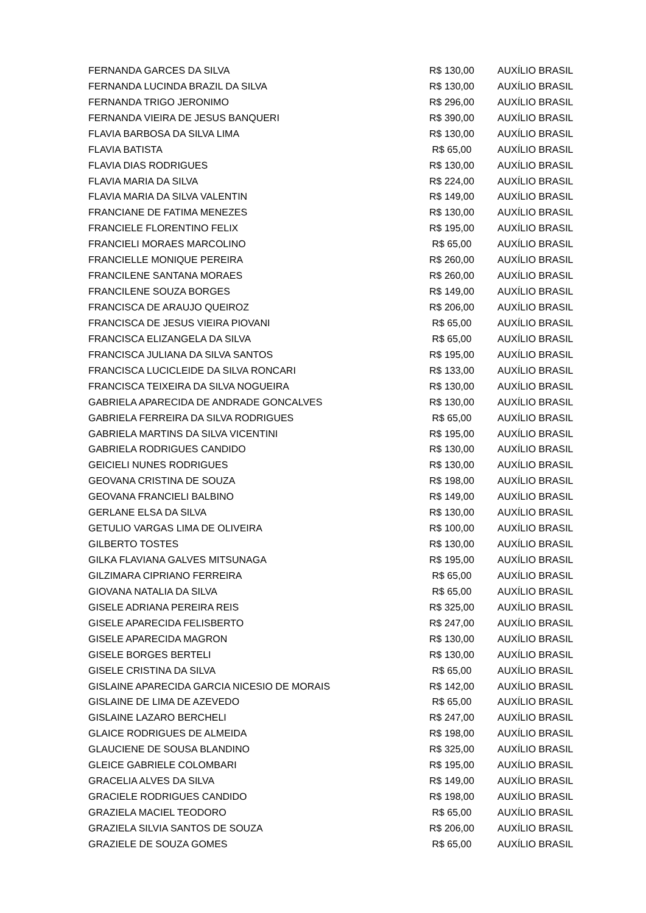| FERNANDA GARCES DA SILVA | R$ 130,00 | AUXÍLIO BRASIL |
| FERNANDA LUCINDA BRAZIL DA SILVA | R$ 130,00 | AUXÍLIO BRASIL |
| FERNANDA TRIGO JERONIMO | R$ 296,00 | AUXÍLIO BRASIL |
| FERNANDA VIEIRA DE JESUS BANQUERI | R$ 390,00 | AUXÍLIO BRASIL |
| FLAVIA BARBOSA DA SILVA LIMA | R$ 130,00 | AUXÍLIO BRASIL |
| FLAVIA BATISTA | R$ 65,00 | AUXÍLIO BRASIL |
| FLAVIA DIAS RODRIGUES | R$ 130,00 | AUXÍLIO BRASIL |
| FLAVIA MARIA DA SILVA | R$ 224,00 | AUXÍLIO BRASIL |
| FLAVIA MARIA DA SILVA VALENTIN | R$ 149,00 | AUXÍLIO BRASIL |
| FRANCIANE DE FATIMA MENEZES | R$ 130,00 | AUXÍLIO BRASIL |
| FRANCIELE FLORENTINO FELIX | R$ 195,00 | AUXÍLIO BRASIL |
| FRANCIELI MORAES MARCOLINO | R$ 65,00 | AUXÍLIO BRASIL |
| FRANCIELLE MONIQUE PEREIRA | R$ 260,00 | AUXÍLIO BRASIL |
| FRANCILENE SANTANA MORAES | R$ 260,00 | AUXÍLIO BRASIL |
| FRANCILENE SOUZA BORGES | R$ 149,00 | AUXÍLIO BRASIL |
| FRANCISCA DE ARAUJO QUEIROZ | R$ 206,00 | AUXÍLIO BRASIL |
| FRANCISCA DE JESUS VIEIRA PIOVANI | R$ 65,00 | AUXÍLIO BRASIL |
| FRANCISCA ELIZANGELA DA SILVA | R$ 65,00 | AUXÍLIO BRASIL |
| FRANCISCA JULIANA DA SILVA SANTOS | R$ 195,00 | AUXÍLIO BRASIL |
| FRANCISCA LUCICLEIDE DA SILVA RONCARI | R$ 133,00 | AUXÍLIO BRASIL |
| FRANCISCA TEIXEIRA DA SILVA NOGUEIRA | R$ 130,00 | AUXÍLIO BRASIL |
| GABRIELA APARECIDA DE ANDRADE GONCALVES | R$ 130,00 | AUXÍLIO BRASIL |
| GABRIELA FERREIRA DA SILVA RODRIGUES | R$ 65,00 | AUXÍLIO BRASIL |
| GABRIELA MARTINS DA SILVA VICENTINI | R$ 195,00 | AUXÍLIO BRASIL |
| GABRIELA RODRIGUES CANDIDO | R$ 130,00 | AUXÍLIO BRASIL |
| GEICIELI NUNES RODRIGUES | R$ 130,00 | AUXÍLIO BRASIL |
| GEOVANA CRISTINA DE SOUZA | R$ 198,00 | AUXÍLIO BRASIL |
| GEOVANA FRANCIELI BALBINO | R$ 149,00 | AUXÍLIO BRASIL |
| GERLANE ELSA DA SILVA | R$ 130,00 | AUXÍLIO BRASIL |
| GETULIO VARGAS LIMA DE OLIVEIRA | R$ 100,00 | AUXÍLIO BRASIL |
| GILBERTO TOSTES | R$ 130,00 | AUXÍLIO BRASIL |
| GILKA FLAVIANA GALVES MITSUNAGA | R$ 195,00 | AUXÍLIO BRASIL |
| GILZIMARA CIPRIANO FERREIRA | R$ 65,00 | AUXÍLIO BRASIL |
| GIOVANA NATALIA DA SILVA | R$ 65,00 | AUXÍLIO BRASIL |
| GISELE ADRIANA PEREIRA REIS | R$ 325,00 | AUXÍLIO BRASIL |
| GISELE APARECIDA FELISBERTO | R$ 247,00 | AUXÍLIO BRASIL |
| GISELE APARECIDA MAGRON | R$ 130,00 | AUXÍLIO BRASIL |
| GISELE BORGES BERTELI | R$ 130,00 | AUXÍLIO BRASIL |
| GISELE CRISTINA DA SILVA | R$ 65,00 | AUXÍLIO BRASIL |
| GISLAINE APARECIDA GARCIA NICESIO DE MORAIS | R$ 142,00 | AUXÍLIO BRASIL |
| GISLAINE DE LIMA DE AZEVEDO | R$ 65,00 | AUXÍLIO BRASIL |
| GISLAINE LAZARO BERCHELI | R$ 247,00 | AUXÍLIO BRASIL |
| GLAICE RODRIGUES DE ALMEIDA | R$ 198,00 | AUXÍLIO BRASIL |
| GLAUCIENE DE SOUSA BLANDINO | R$ 325,00 | AUXÍLIO BRASIL |
| GLEICE GABRIELE COLOMBARI | R$ 195,00 | AUXÍLIO BRASIL |
| GRACELIA ALVES DA SILVA | R$ 149,00 | AUXÍLIO BRASIL |
| GRACIELE RODRIGUES CANDIDO | R$ 198,00 | AUXÍLIO BRASIL |
| GRAZIELA MACIEL TEODORO | R$ 65,00 | AUXÍLIO BRASIL |
| GRAZIELA SILVIA SANTOS DE SOUZA | R$ 206,00 | AUXÍLIO BRASIL |
| GRAZIELE DE SOUZA GOMES | R$ 65,00 | AUXÍLIO BRASIL |